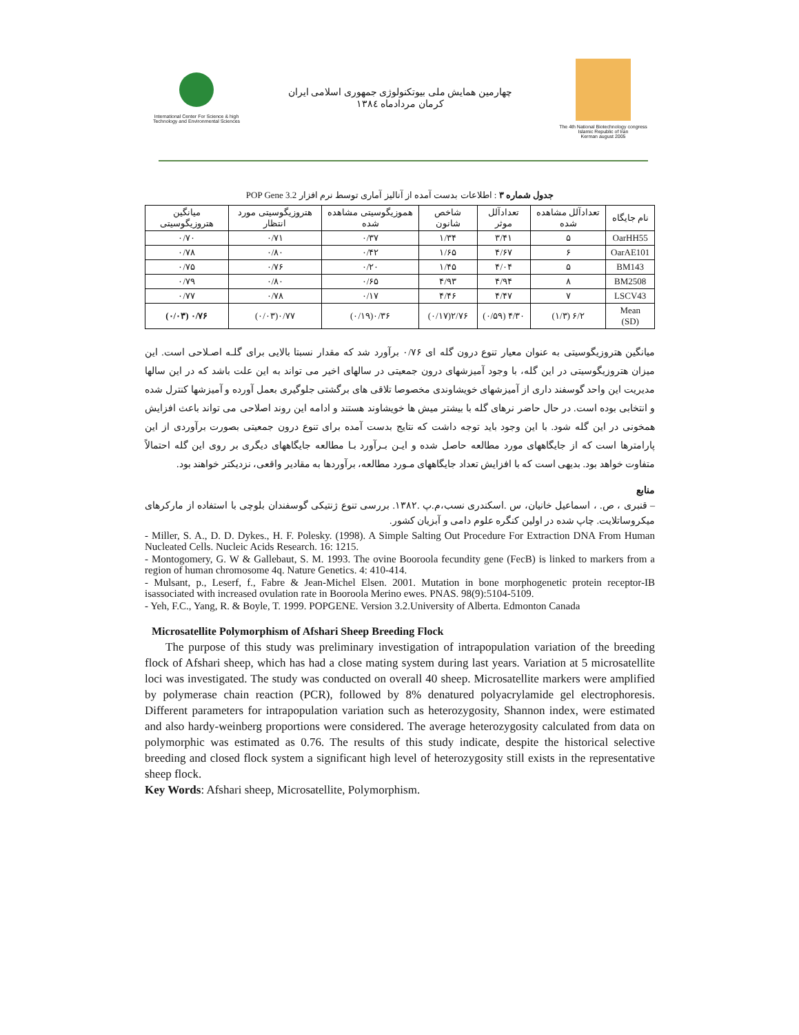International Center For Science & high Technology and Environmental Sciences
چهارمین همایش ملی بیوتکنولوژی جمهوری اسلامی ایران
کرمان مردادماه ۱۳۸٤
The 4th National Biotechnology congress
Islamic Republic of Iran
Kerman august 2005
جدول شماره ۳ : اطلاعات بدست آمده از آنالیز آماری توسط نرم افزار POP Gene 3.2
| نام جایگاه | تعدادآلل مشاهده شده | تعدادآلل موثر | شاخص شانون | هموزیگوسیتی مشاهده شده | هتروزیگوسیتی مورد انتظار | میانگین هتروزیگوسیتی |
| --- | --- | --- | --- | --- | --- | --- |
| OarHH55 | ۵ | ۳/۴۱ | ۱/۳۴ | ۰/۳۷ | ۰/۷۱ | ۰/۷۰ |
| OarAE101 | ۶ | ۴/۶۷ | ۱/۶۵ | ۰/۴۲ | ۰/۸۰ | ۰/۷۸ |
| BM143 | ۵ | ۴/۰۴ | ۱/۴۵ | ۰/۲۰ | ۰/۷۶ | ۰/۷۵ |
| BM2508 | ۸ | ۴/۹۴ | ۴/۹۳ | ۰/۶۵ | ۰/۸۰ | ۰/۷۹ |
| LSCV43 | ۷ | ۴/۴۷ | ۴/۴۶ | ۰/۱۷ | ۰/۷۸ | ۰/۷۷ |
| Mean (SD) | ۶/۲ (۱/۳) | ۴/۳۰ (۰/۵۹) | ۲/۷۶(۰/۱۷) | ۰/۳۶(۰/۱۹) | ۰/۷۷(۰/۰۳) | ۰/۷۶ (۰/۰۳) |
میانگین هتروزیگوسیتی به عنوان معیار تنوع درون گله ای ۰/۷۶ برآورد شد که مقدار نسبتا بالایی برای گلـه اصـلاحی است. این میزان هتروزیگوسیتی در این گله، با وجود آمیزشهای درون جمعیتی در سالهای اخیر می تواند به این علت باشد که در این سالها مدیریت این واحد گوسفند داری از آمیزشهای خویشاوندی مخصوصا تلاقی های برگشتی جلوگیری بعمل آورده و آمیزشها کنترل شده و انتخابی بوده است. در حال حاضر نرهای گله با بیشتر میش ها خویشاوند هستند و ادامه این روند اصلاحی می تواند باعث افزایش همخونی در این گله شود. با این وجود باید توجه داشت که نتایج بدست آمده برای تنوع درون جمعیتی بصورت برآوردی از این پارامترها است که از جایگاههای مورد مطالعه حاصل شده و ایـن بـرآورد بـا مطالعه جایگاههای دیگری بر روی این گله احتمالاً متفاوت خواهد بود. بدیهی است که با افزایش تعداد جایگاههای مـورد مطالعه، برآوردها به مقادیر واقعی، نزدیکتر خواهند بود.
منابع
– قنبری ، ص. ، اسماعیل خانیان، س .اسکندری نسب،م.پ .۱۳۸۲. بررسی تنوع ژنتیکی گوسفندان بلوچی با استفاده از مارکرهای میکروساتلایت. چاپ شده در اولین کنگره علوم دامی و آبزیان کشور.
- Miller, S. A., D. D. Dykes., H. F. Polesky. (1998). A Simple Salting Out Procedure For Extraction DNA From Human Nucleated Cells. Nucleic Acids Research. 16: 1215.
- Montogomery, G. W & Gallebaut, S. M. 1993. The ovine Booroola fecundity gene (FecB) is linked to markers from a region of human chromosome 4q. Nature Genetics. 4: 410-414.
- Mulsant, p., Leserf, f., Fabre & Jean-Michel Elsen. 2001. Mutation in bone morphogenetic protein receptor-IB isassociated with increased ovulation rate in Booroola Merino ewes. PNAS. 98(9):5104-5109.
- Yeh, F.C., Yang, R. & Boyle, T. 1999. POPGENE. Version 3.2.University of Alberta. Edmonton Canada
Microsatellite Polymorphism of Afshari Sheep Breeding Flock
The purpose of this study was preliminary investigation of intrapopulation variation of the breeding flock of Afshari sheep, which has had a close mating system during last years. Variation at 5 microsatellite loci was investigated. The study was conducted on overall 40 sheep. Microsatellite markers were amplified by polymerase chain reaction (PCR), followed by 8% denatured polyacrylamide gel electrophoresis. Different parameters for intrapopulation variation such as heterozygosity, Shannon index, were estimated and also hardy-weinberg proportions were considered. The average heterozygosity calculated from data on polymorphic was estimated as 0.76. The results of this study indicate, despite the historical selective breeding and closed flock system a significant high level of heterozygosity still exists in the representative sheep flock.
Key Words: Afshari sheep, Microsatellite, Polymorphism.